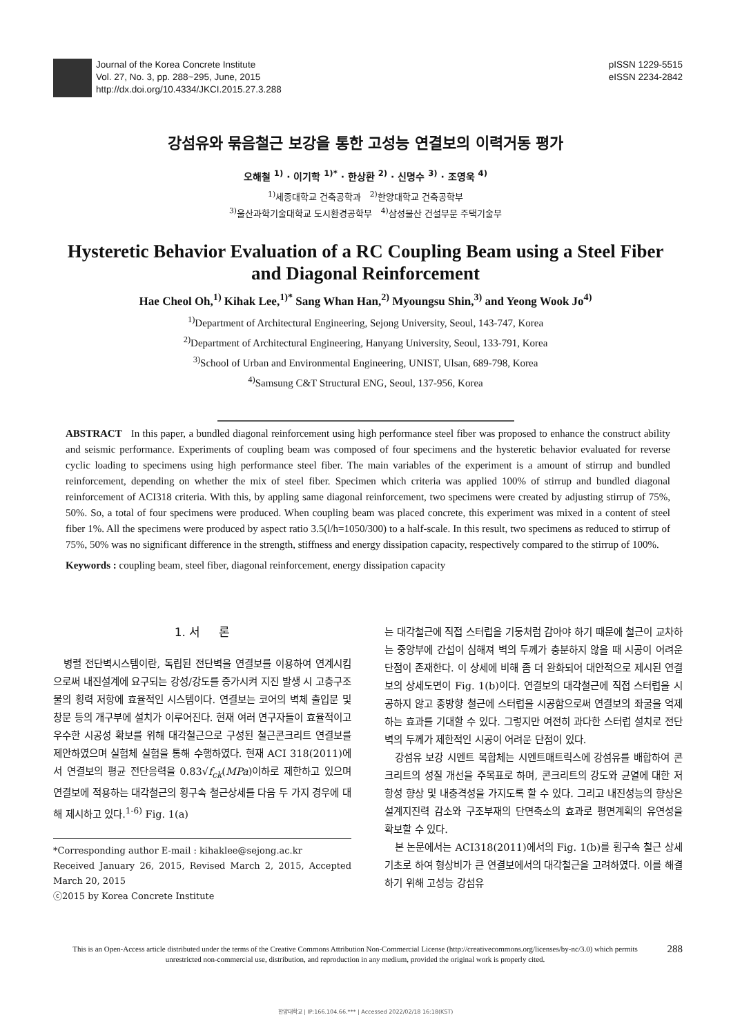Journal of the Korea Concrete Institute
Vol. 27, No. 3, pp. 288~295, June, 2015
http://dx.doi.org/10.4334/JKCI.2015.27.3.288
pISSN 1229-5515
eISSN 2234-2842
강섬유와 묶음철근 보강을 통한 고성능 연결보의 이력거동 평가
오해철 <sup>1)</sup> · 이기학 <sup>1)*</sup> · 한상환 <sup>2)</sup> · 신명수 <sup>3)</sup> · 조영욱 <sup>4)</sup>
<sup>1)</sup> 세종대학교 건축공학과 <sup>2)</sup>한양대학교 건축공학부
<sup>3)</sup> 울산과학기술대학교 도시환경공학부 <sup>4)</sup>삼성물산 건설부문 주택기술부
Hysteretic Behavior Evaluation of a RC Coupling Beam using a Steel Fiber and Diagonal Reinforcement
Hae Cheol Oh,<sup>1)</sup> Kihak Lee,<sup>1)*</sup> Sang Whan Han,<sup>2)</sup> Myoungsu Shin,<sup>3)</sup> and Yeong Wook Jo<sup>4)</sup>
<sup>1)</sup> Department of Architectural Engineering, Sejong University, Seoul, 143-747, Korea
<sup>2)</sup> Department of Architectural Engineering, Hanyang University, Seoul, 133-791, Korea
<sup>3)</sup> School of Urban and Environmental Engineering, UNIST, Ulsan, 689-798, Korea
<sup>4)</sup> Samsung C&T Structural ENG, Seoul, 137-956, Korea
ABSTRACT In this paper, a bundled diagonal reinforcement using high performance steel fiber was proposed to enhance the construct ability and seismic performance. Experiments of coupling beam was composed of four specimens and the hysteretic behavior evaluated for reverse cyclic loading to specimens using high performance steel fiber. The main variables of the experiment is a amount of stirrup and bundled reinforcement, depending on whether the mix of steel fiber. Specimen which criteria was applied 100% of stirrup and bundled diagonal reinforcement of ACI318 criteria. With this, by appling same diagonal reinforcement, two specimens were created by adjusting stirrup of 75%, 50%. So, a total of four specimens were produced. When coupling beam was placed concrete, this experiment was mixed in a content of steel fiber 1%. All the specimens were produced by aspect ratio 3.5(l/h=1050/300) to a half-scale. In this result, two specimens as reduced to stirrup of 75%, 50% was no significant difference in the strength, stiffness and energy dissipation capacity, respectively compared to the stirrup of 100%.
Keywords : coupling beam, steel fiber, diagonal reinforcement, energy dissipation capacity
1. 서 론
병렬 전단벽시스템이란, 독립된 전단벽을 연결보를 이용하여 연계시킴으로써 내진설계에 요구되는 강성/강도를 증가시켜 지진 발생 시 고층구조물의 횡력 저항에 효율적인 시스템이다. 연결보는 코어의 벽체 출입문 및 창문 등의 개구부에 설치가 이루어진다. 현재 여러 연구자들이 효율적이고 우수한 시공성 확보를 위해 대각철근으로 구성된 철근콘크리트 연결보를 제안하였으며 실험체 실험을 통해 수행하였다. 현재 ACI 318(2011)에서 연결보의 평균 전단응력을 0.83√f<sub>ck</sub>(MPa)이하로 제한하고 있으며 연결보에 적용하는 대각철근의 횡구속 철근상세를 다음 두 가지 경우에 대해 제시하고 있다.<sup>1-6)</sup> Fig. 1(a)
*Corresponding author E-mail : kihaklee@sejong.ac.kr
Received January 26, 2015, Revised March 2, 2015, Accepted March 20, 2015
ⓒ2015 by Korea Concrete Institute
는 대각철근에 직접 스터럽을 기둥처럼 감아야 하기 때문에 철근이 교차하는 중앙부에 간섭이 심해져 벽의 두께가 충분하지 않을 때 시공이 어려운 단점이 존재한다. 이 상세에 비해 좀 더 완화되어 대안적으로 제시된 연결보의 상세도면이 Fig. 1(b)이다. 연결보의 대각철근에 직접 스터럽을 시공하지 않고 종방향 철근에 스터럽을 시공함으로써 연결보의 좌굴을 억제하는 효과를 기대할 수 있다. 그렇지만 여전히 과다한 스터럽 설치로 전단벽의 두께가 제한적인 시공이 어려운 단점이 있다.
강섬유 보강 시멘트 복합체는 시멘트매트릭스에 강섬유를 배합하여 콘크리트의 성질 개선을 주목표로 하며, 콘크리트의 강도와 균열에 대한 저항성 향상 및 내충격성을 가지도록 할 수 있다. 그리고 내진성능의 향상은 설계지진력 감소와 구조부재의 단면축소의 효과로 평면계획의 유연성을 확보할 수 있다.
본 논문에서는 ACI318(2011)에서의 Fig. 1(b)를 횡구속 철근 상세 기초로 하여 형상비가 큰 연결보에서의 대각철근을 고려하였다. 이를 해결하기 위해 고성능 강섬유
288 This is an Open-Access article distributed under the terms of the Creative Commons Attribution Non-Commercial License (http://creativecommons.org/licenses/by-nc/3.0) which permits unrestricted non-commercial use, distribution, and reproduction in any medium, provided the original work is properly cited.
한양대학교 | IP:166.104.66.*** | Accessed 2022/02/18 16:18(KST)